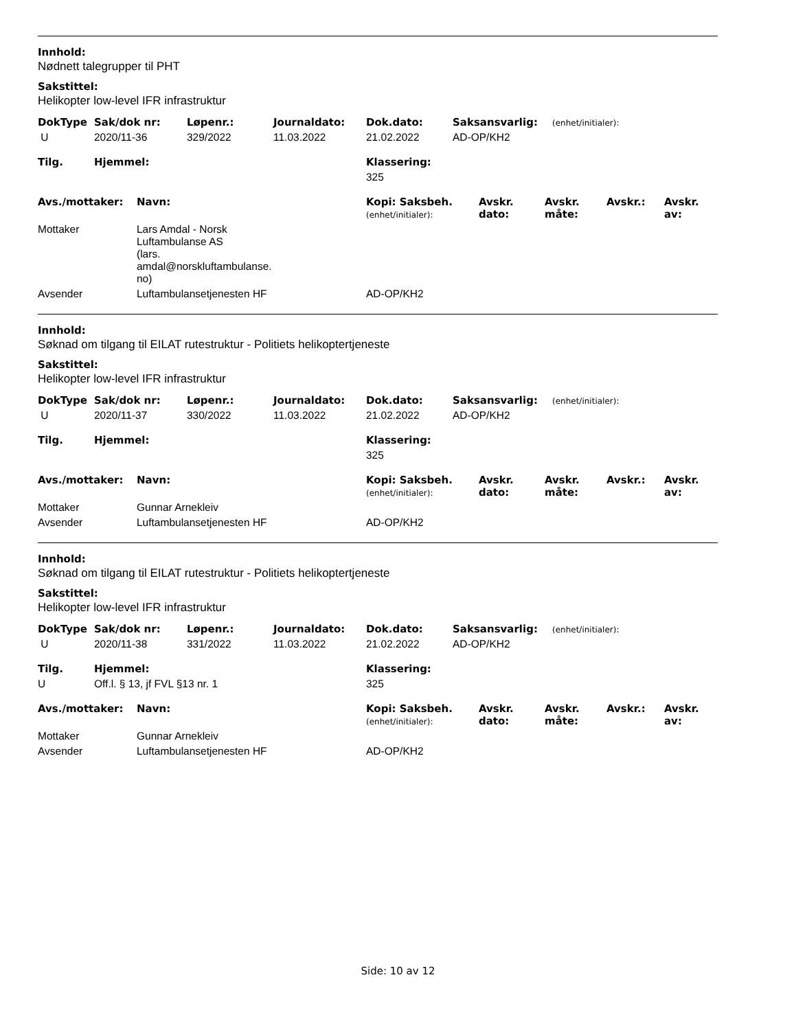Innhold:
Nødnett talegrupper til PHT
Sakstittel:
Helikopter low-level IFR infrastruktur
| DokType | Sak/dok nr: | Løpenr.: | Journaldato: | Dok.dato: | Saksansvarlig: | (enhet/initialer): |
| --- | --- | --- | --- | --- | --- | --- |
| U | 2020/11-36 | 329/2022 | 11.03.2022 | 21.02.2022 | AD-OP/KH2 | |
| Tilg. | Hjemmel: | Klassering: |
| --- | --- | --- |
| | | 325 |
| Avs./mottaker: | Navn: | Kopi: Saksbeh. (enhet/initialer): | Avskr. dato: | Avskr. måte: | Avskr.: | Avskr. av: |
| --- | --- | --- | --- | --- | --- | --- |
| Mottaker | Lars Amdal - Norsk Luftambulanse AS (lars. amdal@norskluftambulanse. no) | | | | | |
| Avsender | Luftambulansetjenesten HF | AD-OP/KH2 | | | | |
Innhold:
Søknad om tilgang til EILAT rutestruktur - Politiets helikoptertjeneste
Sakstittel:
Helikopter low-level IFR infrastruktur
| DokType | Sak/dok nr: | Løpenr.: | Journaldato: | Dok.dato: | Saksansvarlig: | (enhet/initialer): |
| --- | --- | --- | --- | --- | --- | --- |
| U | 2020/11-37 | 330/2022 | 11.03.2022 | 21.02.2022 | AD-OP/KH2 | |
| Tilg. | Hjemmel: | Klassering: |
| --- | --- | --- |
| | | 325 |
| Avs./mottaker: | Navn: | Kopi: Saksbeh. (enhet/initialer): | Avskr. dato: | Avskr. måte: | Avskr.: | Avskr. av: |
| --- | --- | --- | --- | --- | --- | --- |
| Mottaker | Gunnar Arnekleiv | | | | | |
| Avsender | Luftambulansetjenesten HF | AD-OP/KH2 | | | | |
Innhold:
Søknad om tilgang til EILAT rutestruktur - Politiets helikoptertjeneste
Sakstittel:
Helikopter low-level IFR infrastruktur
| DokType | Sak/dok nr: | Løpenr.: | Journaldato: | Dok.dato: | Saksansvarlig: | (enhet/initialer): |
| --- | --- | --- | --- | --- | --- | --- |
| U | 2020/11-38 | 331/2022 | 11.03.2022 | 21.02.2022 | AD-OP/KH2 | |
| Tilg. | Hjemmel: | Klassering: |
| --- | --- | --- |
| U | Off.l. § 13, jf FVL §13 nr. 1 | 325 |
| Avs./mottaker: | Navn: | Kopi: Saksbeh. (enhet/initialer): | Avskr. dato: | Avskr. måte: | Avskr.: | Avskr. av: |
| --- | --- | --- | --- | --- | --- | --- |
| Mottaker | Gunnar Arnekleiv | | | | | |
| Avsender | Luftambulansetjenesten HF | AD-OP/KH2 | | | | |
Side: 10 av 12